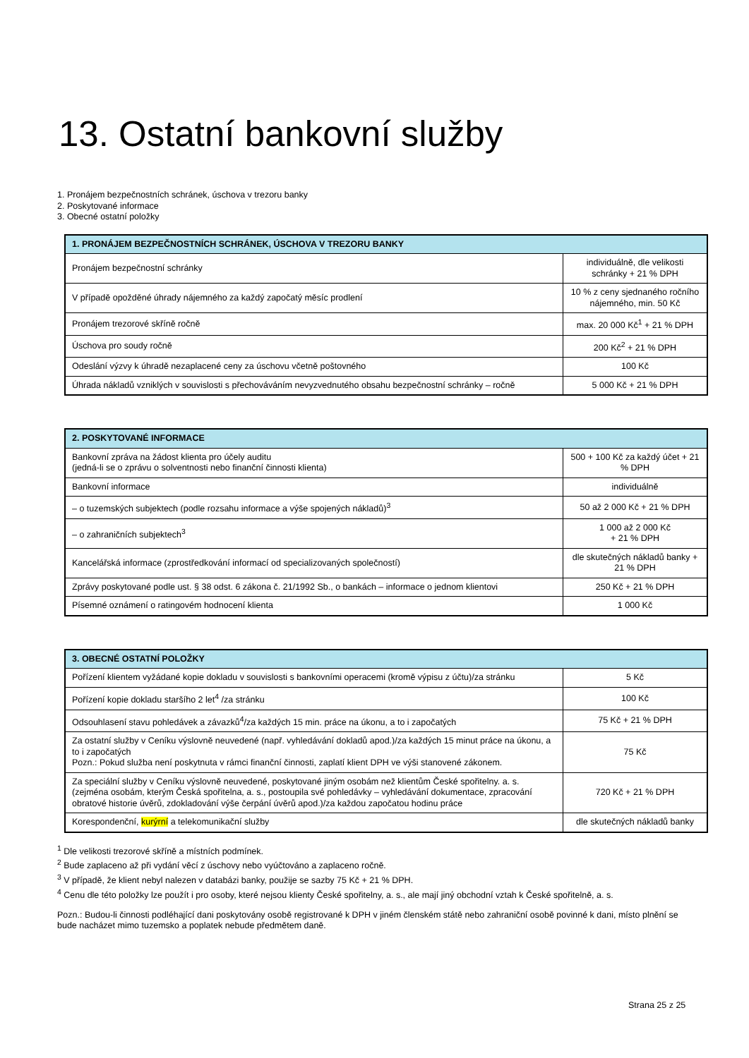13. Ostatní bankovní služby
1. Pronájem bezpečnostních schránek, úschova v trezoru banky
2. Poskytované informace
3. Obecné ostatní položky
| 1. PRONÁJEM BEZPEČNOSTNÍCH SCHRÁNEK, ÚSCHOVA V TREZORU BANKY | |
| --- | --- |
| Pronájem bezpečnostní schránky | individuálně, dle velikosti schránky + 21 % DPH |
| V případě opožděné úhrady nájemného za každý započatý měsíc prodlení | 10 % z ceny sjednaného ročního nájemného, min. 50 Kč |
| Pronájem trezorové skříně ročně | max. 20 000 Kč<sup>1</sup> + 21 % DPH |
| Úschova pro soudy ročně | 200 Kč<sup>2</sup> + 21 % DPH |
| Odeslání výzvy k úhradě nezaplacené ceny za úschovu včetně poštovného | 100 Kč |
| Úhrada nákladů vzniklých v souvislosti s přechováváním nevyzvednutého obsahu bezpečnostní schránky – ročně | 5 000 Kč + 21 % DPH |
| 2. POSKYTOVANÉ INFORMACE | |
| --- | --- |
| Bankovní zpráva na žádost klienta pro účely auditu (jedná-li se o zprávu o solventnosti nebo finanční činnosti klienta) | 500 + 100 Kč za každý účet + 21 % DPH |
| Bankovní informace | individuálně |
| – o tuzemských subjektech (podle rozsahu informace a výše spojených nákladů)<sup>3</sup> | 50 až 2 000 Kč + 21 % DPH |
| – o zahraničních subjektech<sup>3</sup> | 1 000 až 2 000 Kč + 21 % DPH |
| Kancelářská informace (zprostředkování informací od specializovaných společností) | dle skutečných nákladů banky + 21 % DPH |
| Zprávy poskytované podle ust. § 38 odst. 6 zákona č. 21/1992 Sb., o bankách – informace o jednom klientovi | 250 Kč + 21 % DPH |
| Písemné oznámení o ratingovém hodnocení klienta | 1 000 Kč |
| 3. OBECNÉ OSTATNÍ POLOŽKY | |
| --- | --- |
| Pořízení klientem vyžádané kopie dokladu v souvislosti s bankovními operacemi (kromě výpisu z účtu)/za stránku | 5 Kč |
| Pořízení kopie dokladu staršího 2 let<sup>4</sup> /za stránku | 100 Kč |
| Odsouhlasení stavu pohledávek a závazků<sup>4</sup>/za každých 15 min. práce na úkonu, a to i započatých | 75 Kč + 21 % DPH |
| Za ostatní služby v Ceníku výslovně neuvedené (např. vyhledávání dokladů apod.)/za každých 15 minut práce na úkonu, a to i započatých Pozn.: Pokud služba není poskytnuta v rámci finanční činnosti, zaplatí klient DPH ve výši stanovené zákonem. | 75 Kč |
| Za speciální služby v Ceníku výslovně neuvedené, poskytované jiným osobám než klientům České spořitelny. a. s. (zejména osobám, kterým Česká spořitelna, a. s., postoupila své pohledávky – vyhledávání dokumentace, zpracování obratové historie úvěrů, zdokladování výše čerpání úvěrů apod.)/za každou započatou hodinu práce | 720 Kč + 21 % DPH |
| Korespondenční, kurýrní a telekomunikační služby | dle skutečných nákladů banky |
<sup>1</sup> Dle velikosti trezorové skříně a místních podmínek.
<sup>2</sup> Bude zaplaceno až při vydání věcí z úschovy nebo vyúčtováno a zaplaceno ročně.
<sup>3</sup> V případě, že klient nebyl nalezen v databázi banky, použije se sazby 75 Kč + 21 % DPH.
<sup>4</sup> Cenu dle této položky lze použít i pro osoby, které nejsou klienty České spořitelny, a. s., ale mají jiný obchodní vztah k České spořitelně, a. s.
Pozn.: Budou-li činnosti podléhající dani poskytovány osobě registrované k DPH v jiném členském státě nebo zahraniční osobě povinné k dani, místo plnění se bude nacházet mimo tuzemsko a poplatek nebude předmětem daně.
Strana 25 z 25